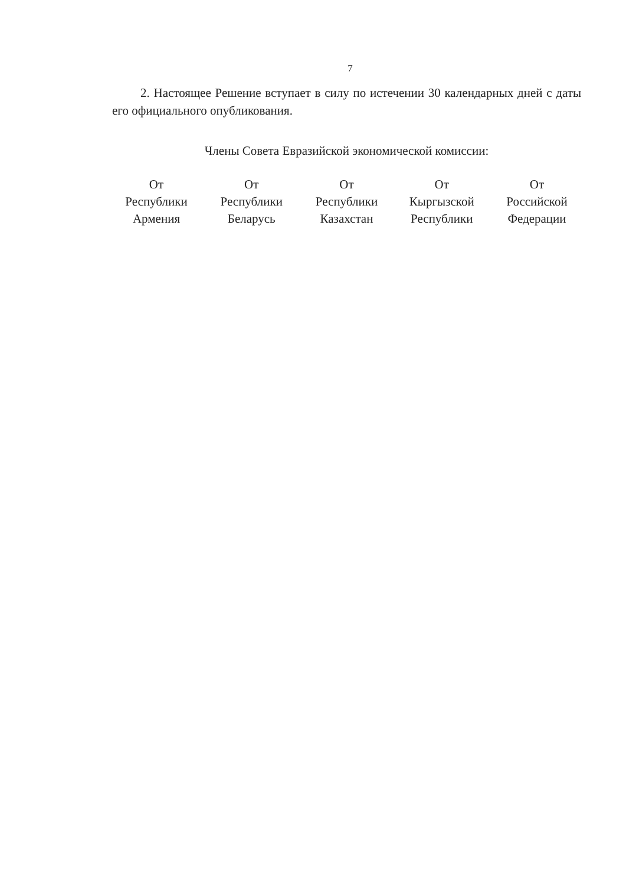7
2. Настоящее Решение вступает в силу по истечении 30 календарных дней с даты его официального опубликования.
Члены Совета Евразийской экономической комиссии:
От
Республики
Армения
От
Республики
Беларусь
От
Республики
Казахстан
От
Кыргызской
Республики
От
Российской
Федерации